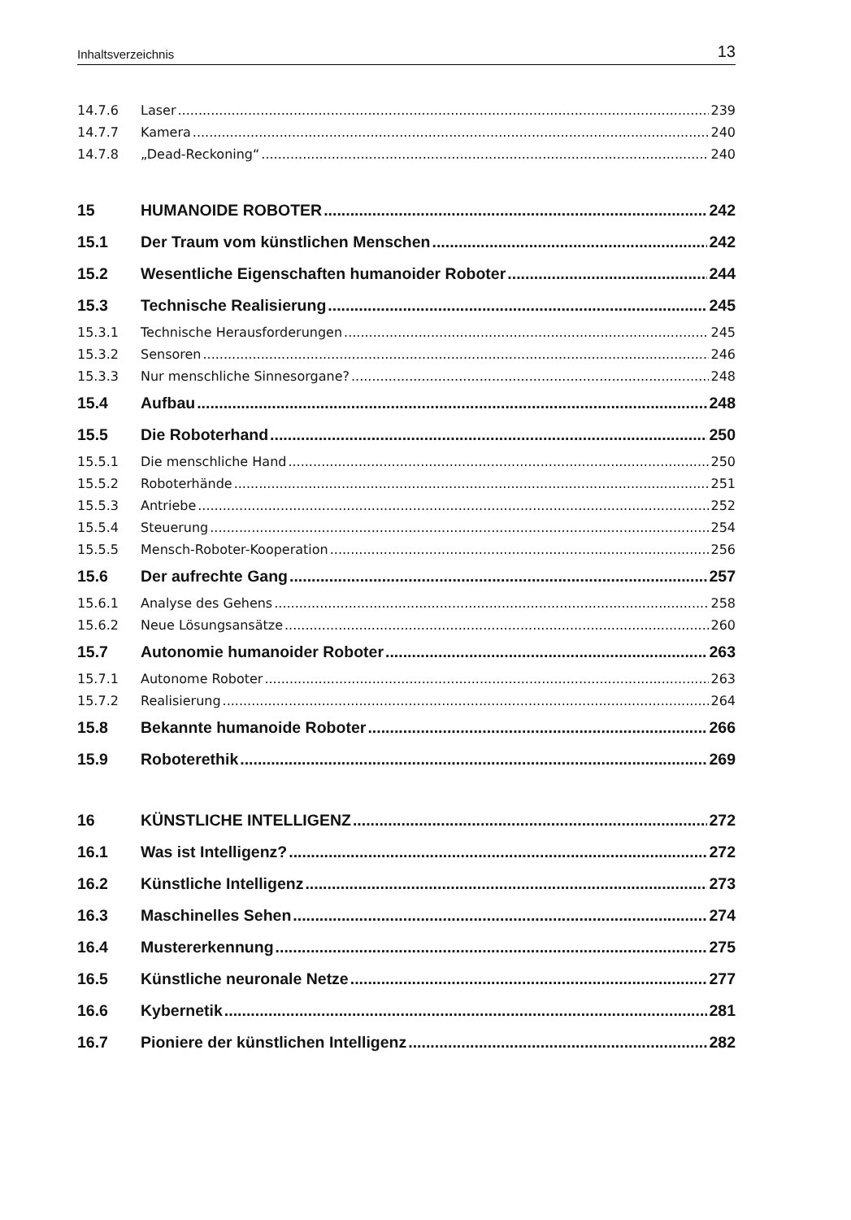Inhaltsverzeichnis 13
14.7.6 Laser 239
14.7.7 Kamera 240
14.7.8 „Dead-Reckoning“ 240
15 HUMANOIDE ROBOTER 242
15.1 Der Traum vom künstlichen Menschen 242
15.2 Wesentliche Eigenschaften humanoider Roboter 244
15.3 Technische Realisierung 245
15.3.1 Technische Herausforderungen 245
15.3.2 Sensoren 246
15.3.3 Nur menschliche Sinnesorgane? 248
15.4 Aufbau 248
15.5 Die Roboterhand 250
15.5.1 Die menschliche Hand 250
15.5.2 Roboterhände 251
15.5.3 Antriebe 252
15.5.4 Steuerung 254
15.5.5 Mensch-Roboter-Kooperation 256
15.6 Der aufrechte Gang 257
15.6.1 Analyse des Gehens 258
15.6.2 Neue Lösungsansätze 260
15.7 Autonomie humanoider Roboter 263
15.7.1 Autonome Roboter 263
15.7.2 Realisierung 264
15.8 Bekannte humanoide Roboter 266
15.9 Roboterethik 269
16 KÜNSTLICHE INTELLIGENZ 272
16.1 Was ist Intelligenz? 272
16.2 Künstliche Intelligenz 273
16.3 Maschinelles Sehen 274
16.4 Mustererkennung 275
16.5 Künstliche neuronale Netze 277
16.6 Kybernetik 281
16.7 Pioniere der künstlichen Intelligenz 282